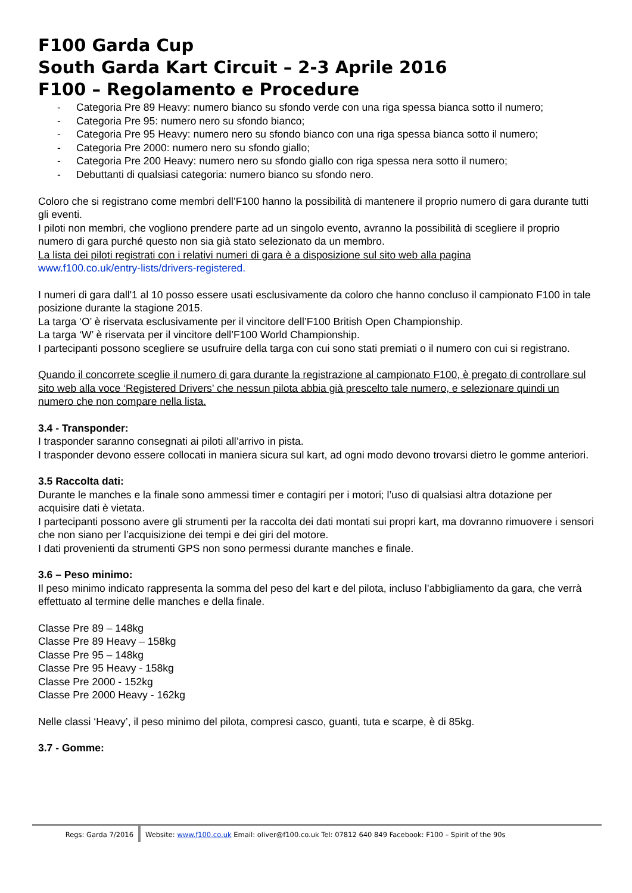F100 Garda Cup
South Garda Kart Circuit – 2-3 Aprile 2016
F100 – Regolamento e Procedure
- Categoria Pre 89 Heavy: numero bianco su sfondo verde con una riga spessa bianca sotto il numero;
- Categoria Pre 95: numero nero su sfondo bianco;
- Categoria Pre 95 Heavy: numero nero su sfondo bianco con una riga spessa bianca sotto il numero;
- Categoria Pre 2000: numero nero su sfondo giallo;
- Categoria Pre 200 Heavy: numero nero su sfondo giallo con riga spessa nera sotto il numero;
- Debuttanti di qualsiasi categoria: numero bianco su sfondo nero.
Coloro che si registrano come membri dell’F100 hanno la possibilità di mantenere il proprio numero di gara durante tutti gli eventi.
I piloti non membri, che vogliono prendere parte ad un singolo evento, avranno la possibilità di scegliere il proprio numero di gara purché questo non sia già stato selezionato da un membro.
La lista dei piloti registrati con i relativi numeri di gara è a disposizione sul sito web alla pagina
www.f100.co.uk/entry-lists/drivers-registered.
I numeri di gara dall'1 al 10 posso essere usati esclusivamente da coloro che hanno concluso il campionato F100 in tale posizione durante la stagione 2015.
La targa ‘O’ è riservata esclusivamente per il vincitore dell’F100 British Open Championship.
La targa ‘W’ è riservata per il vincitore dell’F100 World Championship.
I partecipanti possono scegliere se usufruire della targa con cui sono stati premiati o il numero con cui si registrano.
Quando il concorrete sceglie il numero di gara durante la registrazione al campionato F100, è pregato di controllare sul sito web alla voce ‘Registered Drivers’ che nessun pilota abbia già prescelto tale numero, e selezionare quindi un numero che non compare nella lista.
3.4 - Transponder:
I trasponder saranno consegnati ai piloti all’arrivo in pista.
I trasponder devono essere collocati in maniera sicura sul kart, ad ogni modo devono trovarsi dietro le gomme anteriori.
3.5 Raccolta dati:
Durante le manches e la finale sono ammessi timer e contagiri per i motori; l’uso di qualsiasi altra dotazione per acquisire dati è vietata.
I partecipanti possono avere gli strumenti per la raccolta dei dati montati sui propri kart, ma dovranno rimuovere i sensori che non siano per l’acquisizione dei tempi e dei giri del motore.
I dati provenienti da strumenti GPS non sono permessi durante manches e finale.
3.6 – Peso minimo:
Il peso minimo indicato rappresenta la somma del peso del kart e del pilota, incluso l’abbigliamento da gara, che verrà effettuato al termine delle manches e della finale.
Classe Pre 89 – 148kg
Classe Pre 89 Heavy – 158kg
Classe Pre 95 – 148kg
Classe Pre 95 Heavy - 158kg
Classe Pre 2000 - 152kg
Classe Pre 2000 Heavy - 162kg
Nelle classi ‘Heavy’, il peso minimo del pilota, compresi casco, guanti, tuta e scarpe, è di 85kg.
3.7 - Gomme:
Regs: Garda 7/2016 Website: www.f100.co.uk Email: oliver@f100.co.uk Tel: 07812 640 849 Facebook: F100 – Spirit of the 90s